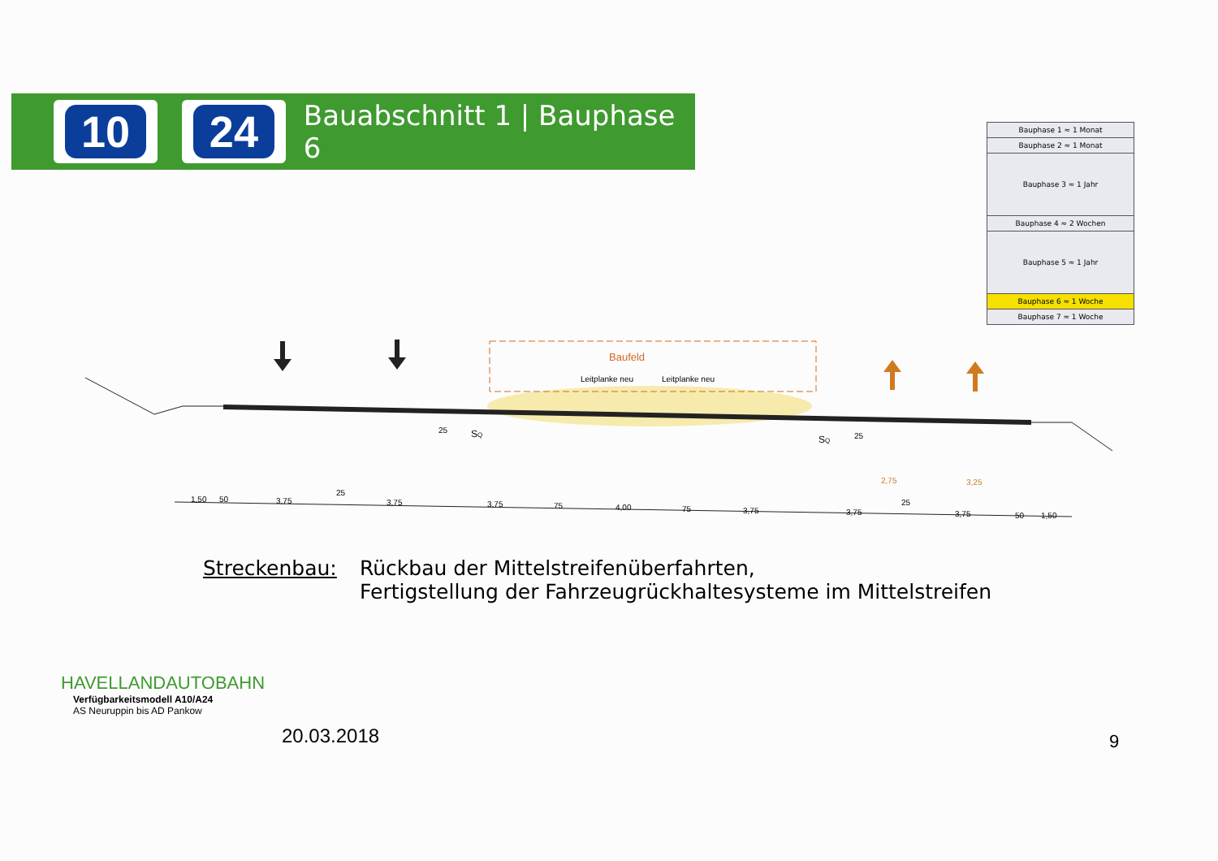10 24
Bauabschnitt 1 | Bauphase 6
| Bauphase 1 ≈ 1 Monat |
| Bauphase 2 ≈ 1 Monat |
| Bauphase 3 ≈ 1 Jahr |
| Bauphase 4 ≈ 2 Wochen |
| Bauphase 5 ≈ 1 Jahr |
| Bauphase 6 ≈ 1 Woche |
| Bauphase 7 ≈ 1 Woche |
Baufeld
Leitplanke neu
Leitplanke neu
25
SQ
SQ
25
2,75
3,25
1,50
50
3,75
25
3,75
3,75
75
4,00
75
3,75
3,75
25
3,75
50
1,50
Streckenbau: Rückbau der Mittelstreifenüberfahrten,
Fertigstellung der Fahrzeugrückhaltesysteme im Mittelstreifen
HAVELLANDAUTOBAHN
Verfügbarkeitsmodell A10/A24
AS Neuruppin bis AD Pankow
20.03.2018 9